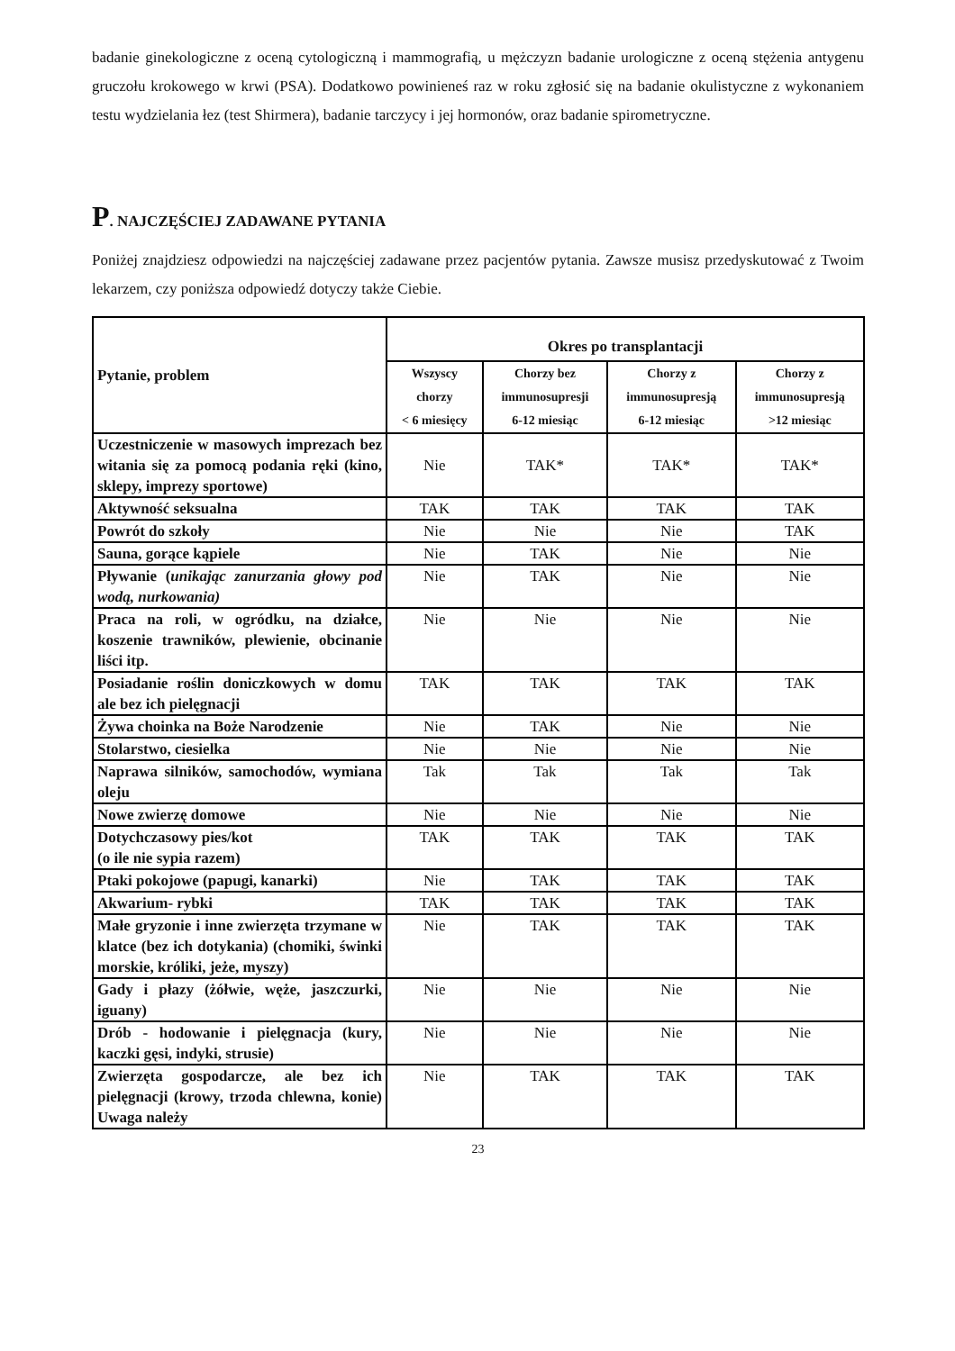badanie ginekologiczne z oceną cytologiczną i mammografią, u mężczyzn badanie urologiczne z oceną stężenia antygenu gruczołu krokowego w krwi (PSA). Dodatkowo powinieneś raz w roku zgłosić się na badanie okulistyczne z wykonaniem testu wydzielania łez (test Shirmera), badanie tarczycy i jej hormonów, oraz badanie spirometryczne.
P. NAJCZĘŚCIEJ ZADAWANE PYTANIA
Poniżej znajdziesz odpowiedzi na najczęściej zadawane przez pacjentów pytania. Zawsze musisz przedyskutować z Twoim lekarzem, czy poniższa odpowiedź dotyczy także Ciebie.
| Pytanie, problem | Okres po transplantacji | | | |
| --- | --- | --- | --- | --- |
| | Wszyscy chorzy < 6 miesięcy | Chorzy bez immunosupresji 6-12 miesiąc | Chorzy z immunosupresją 6-12 miesiąc | Chorzy z immunosupresją >12 miesiąc |
| Uczestniczenie w masowych imprezach bez witania się za pomocą podania ręki (kino, sklepy, imprezy sportowe) | Nie | TAK* | TAK* | TAK* |
| Aktywność seksualna | TAK | TAK | TAK | TAK |
| Powrót do szkoły | Nie | Nie | Nie | TAK |
| Sauna, gorące kąpiele | Nie | TAK | Nie | Nie |
| Pływanie ( unikając zanurzania głowy pod wodą, nurkowania) | Nie | TAK | Nie | Nie |
| Praca na roli, w ogródku, na działce, koszenie trawników, plewienie, obcinanie liści itp. | Nie | Nie | Nie | Nie |
| Posiadanie roślin doniczkowych w domu ale bez ich pielęgnacji | TAK | TAK | TAK | TAK |
| Żywa choinka na Boże Narodzenie | Nie | TAK | Nie | Nie |
| Stolarstwo, ciesielka | Nie | Nie | Nie | Nie |
| Naprawa silników, samochodów, wymiana oleju | Tak | Tak | Tak | Tak |
| Nowe zwierzę domowe | Nie | Nie | Nie | Nie |
| Dotychczasowy pies/kot (o ile nie sypia razem) | TAK | TAK | TAK | TAK |
| Ptaki pokojowe (papugi, kanarki) | Nie | TAK | TAK | TAK |
| Akwarium- rybki | TAK | TAK | TAK | TAK |
| Małe gryzonie i inne zwierzęta trzymane w klatce (bez ich dotykania) (chomiki, świnki morskie, króliki, jeże, myszy) | Nie | TAK | TAK | TAK |
| Gady i płazy (żółwie, węże, jaszczurki, iguany) | Nie | Nie | Nie | Nie |
| Drób - hodowanie i pielęgnacja (kury, kaczki gęsi, indyki, strusie) | Nie | Nie | Nie | Nie |
| Zwierzęta gospodarcze, ale bez ich pielęgnacji (krowy, trzoda chlewna, konie) Uwaga należy | Nie | TAK | TAK | TAK |
23